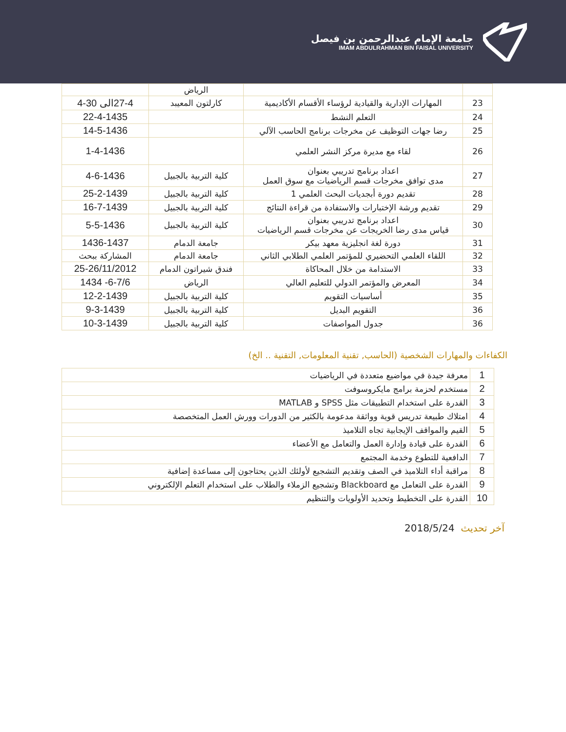جامعة الإمام عبدالرحمن بن فيصل
IMAM ABDULRAHMAN BIN FAISAL UNIVERSITY
| | | الرياض | |
| 23 | المهارات الإدارية والقيادية لرؤساء الأقسام الأكاديمية | كارلتون المعيبد | 27-4الى 30-4 |
| 24 | التعلم النشط | | 22-4-1435 |
| 25 | رضا جهات التوظيف عن مخرجات برنامج الحاسب الآلي | | 14-5-1436 |
| 26 | لقاء مع مديرة مركز النشر العلمي | | 1-4-1436 |
| 27 | اعداد برنامج تدريبي بعنوان مدى توافق مخرجات قسم الرياضيات مع سوق العمل | كلية التربية بالجبيل | 4-6-1436 |
| 28 | تقديم دورة أبجديات البحث العلمي 1 | كلية التربية بالجبيل | 25-2-1439 |
| 29 | تقديم ورشة الإختبارات والاستفادة من قراءة النتائج | كلية التربية بالجبيل | 16-7-1439 |
| 30 | اعداد برنامج تدريبي بعنوان قياس مدى رضا الخريجات عن مخرجات قسم الرياضيات | كلية التربية بالجبيل | 5-5-1436 |
| 31 | دورة لغة انجليزية معهد بيكر | جامعة الدمام | 1436-1437 |
| 32 | اللقاء العلمي التحضيري للمؤتمر العلمي الطلابي الثاني | جامعة الدمام | المشاركة ببحث |
| 33 | الاستدامة من خلال المحاكاة | فندق شيراتون الدمام | 25-26/11/2012 |
| 34 | المعرض والمؤتمر الدولي للتعليم العالي | الرياض | 6-7/6- 1434 |
| 35 | أساسيات التقويم | كلية التربية بالجبيل | 12-2-1439 |
| 36 | التقويم البديل | كلية التربية بالجبيل | 9-3-1439 |
| 36 | جدول المواصفات | كلية التربية بالجبيل | 10-3-1439 |
الكفاءات والمهارات الشخصية (الحاسب, تقنية المعلومات, التقنية .. الخ)
| 1 | معرفة جيدة في مواضيع متعددة في الرياضيات |
| 2 | مستخدم لحزمة برامج مايكروسوفت |
| 3 | القدرة على استخدام التطبيقات مثل SPSS و MATLAB |
| 4 | امتلاك طبيعة تدريس قوية وواثقة مدعومة بالكثير من الدورات وورش العمل المتخصصة |
| 5 | القيم والمواقف الإيجابية تجاه التلاميذ |
| 6 | القدرة على قيادة وإدارة العمل والتعامل مع الأعضاء |
| 7 | الدافعية للتطوع وخدمة المجتمع |
| 8 | مراقبة أداء التلاميذ في الصف وتقديم التشجيع لأولئك الذين يحتاجون إلى مساعدة إضافية |
| 9 | القدرة على التعامل مع Blackboard وتشجيع الزملاء والطلاب على استخدام التعلم الإلكتروني |
| 10 | القدرة على التخطيط وتحديد الأولويات والتنظيم |
آخر تحديث 2018/5/24